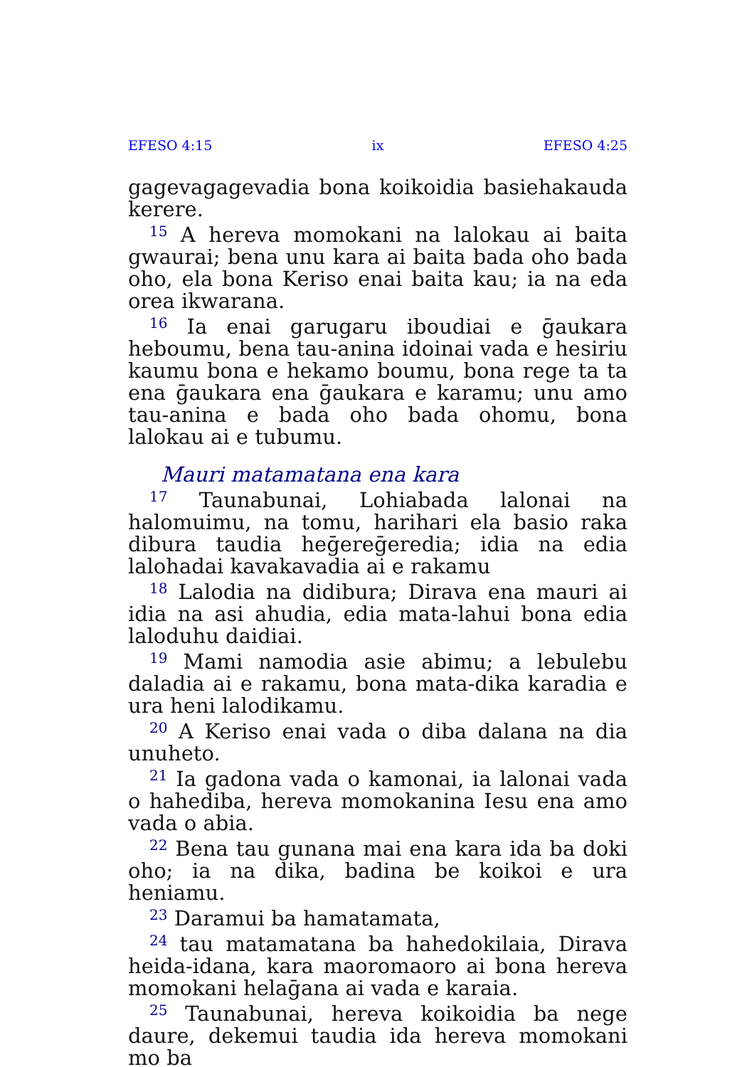EFESO 4:15 ix EFESO 4:25
gagevagagevadia bona koikoidia basiehakauda kerere.
<sup>15</sup> A hereva momokani na lalokau ai baita gwaurai; bena unu kara ai baita bada oho bada oho, ela bona Keriso enai baita kau; ia na eda orea ikwarana.
<sup>16</sup> Ia enai garugaru iboudiai e ḡaukara heboumu, bena tau-anina idoinai vada e hesiriu kaumu bona e hekamo boumu, bona rege ta ta ena ḡaukara ena ḡaukara e karamu; unu amo tau-anina e bada oho bada ohomu, bona lalokau ai e tubumu.
Mauri matamatana ena kara
<sup>17</sup> Taunabunai, Lohiabada lalonai na halomuimu, na tomu, harihari ela basio raka dibura taudia heḡereḡeredia; idia na edia lalohadai kavakavadia ai e rakamu
<sup>18</sup> Lalodia na didibura; Dirava ena mauri ai idia na asi ahudia, edia mata-lahui bona edia lalodu­hu daidiai.
<sup>19</sup> Mami namodia asie abimu; a lebulebu daladia ai e rakamu, bona mata-dika karadia e ura heni lalodikamu.
<sup>20</sup> A Keriso enai vada o diba dalana na dia unuheto.
<sup>21</sup> Ia gadona vada o kamonai, ia lalonai vada o hahediba, hereva momokanina Iesu ena amo vada o abia.
<sup>22</sup> Bena tau gunana mai ena kara ida ba doki oho; ia na dika, badina be koikoi e ura heniamu.
<sup>23</sup> Daramui ba hamatamata,
<sup>24</sup> tau matamatana ba hahedokilaia, Dirava heida-idana, kara maoromaoro ai bona hereva momokani helaḡana ai vada e karaia.
<sup>25</sup> Taunabunai, hereva koikoidia ba nege daure, dekemui taudia ida hereva momokani mo ba